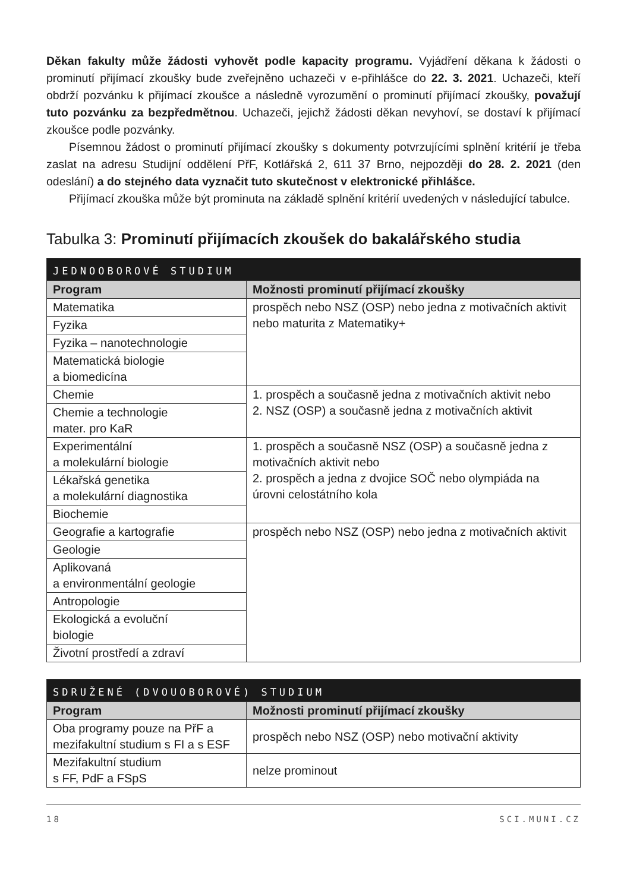Děkan fakulty může žádosti vyhovět podle kapacity programu. Vyjádření děkana k žádosti o prominutí přijímací zkoušky bude zveřejněno uchazeči v e-přihlášce do 22. 3. 2021. Uchazeči, kteří obdrží pozvánku k přijímací zkoušce a následně vyrozumění o prominutí přijímací zkoušky, považují tuto pozvánku za bezpředmětnou. Uchazeči, jejichž žádosti děkan nevyhoví, se dostaví k přijímací zkoušce podle pozvánky.
Písemnou žádost o prominutí přijímací zkoušky s dokumenty potvrzujícími splnění kritérií je třeba zaslat na adresu Studijní oddělení PřF, Kotlářská 2, 611 37 Brno, nejpozději do 28. 2. 2021 (den odeslání) a do stejného data vyznačit tuto skutečnost v elektronické přihlášce.
Přijímací zkouška může být prominuta na základě splnění kritérií uvedených v následující tabulce.
Tabulka 3: Prominutí přijímacích zkoušek do bakalářského studia
| JEDNOOBOROVÉ STUDIUM | |
| Program | Možnosti prominutí přijímací zkoušky |
| Matematika | prospěch nebo NSZ (OSP) nebo jedna z motivačních aktivit nebo maturita z Matematiky+ |
| Fyzika | |
| Fyzika – nanotechnologie | |
| Matematická biologie a biomedicína | |
| Chemie | 1. prospěch a současně jedna z motivačních aktivit nebo 2. NSZ (OSP) a současně jedna z motivačních aktivit |
| Chemie a technologie mater. pro KaR | |
| Experimentální a molekulární biologie | 1. prospěch a současně NSZ (OSP) a současně jedna z motivačních aktivit nebo 2. prospěch a jedna z dvojice SOČ nebo olympiáda na úrovni celostátního kola |
| Lékařská genetika a molekulární diagnostika | |
| Biochemie | |
| Geografie a kartografie | prospěch nebo NSZ (OSP) nebo jedna z motivačních aktivit |
| Geologie | |
| Aplikovaná a environmentální geologie | |
| Antropologie | |
| Ekologická a evoluční biologie | |
| Životní prostředí a zdraví | |
| SDRUŽENÉ (DVOUOBOROVÉ) STUDIUM | |
| Program | Možnosti prominutí přijímací zkoušky |
| Oba programy pouze na PřF a mezifakultní studium s FI a s ESF | prospěch nebo NSZ (OSP) nebo motivační aktivity |
| Mezifakultní studium s FF, PdF a FSpS | nelze prominout |
18 SCI.MUNI.CZ